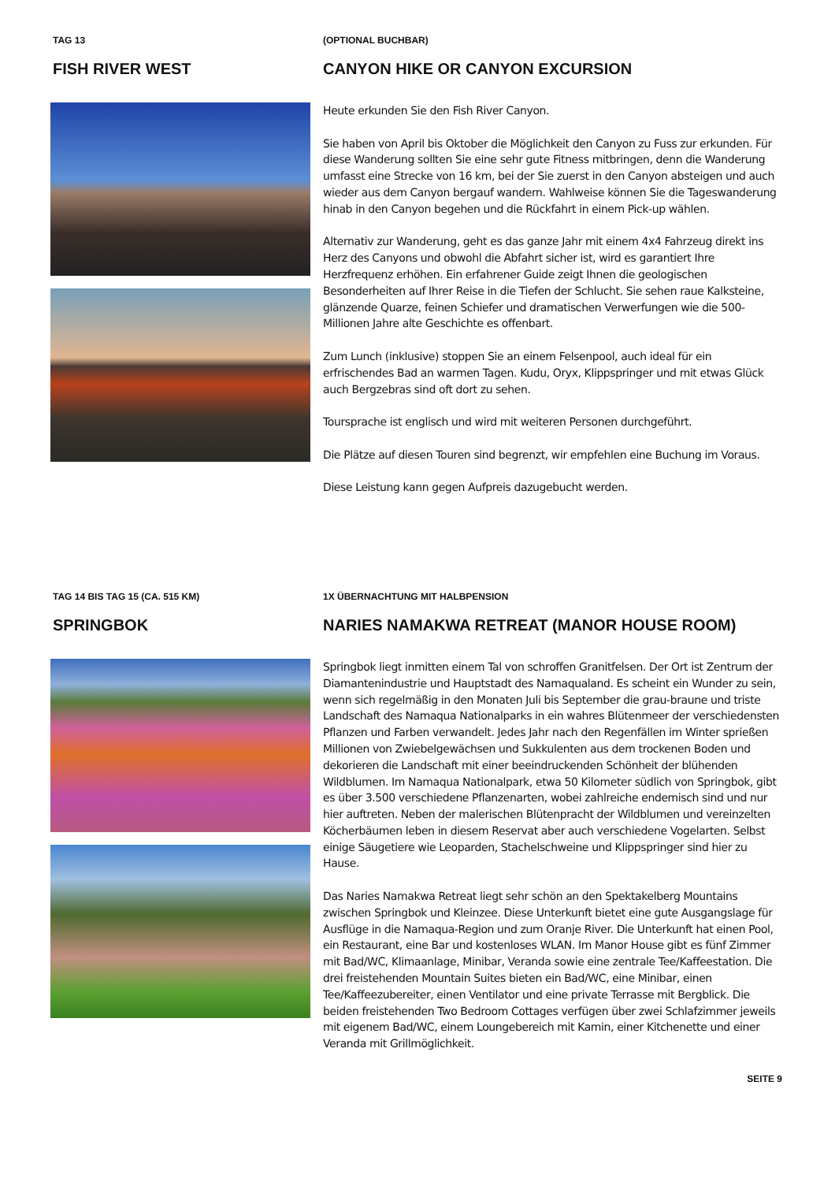TAG 13
FISH RIVER WEST
(OPTIONAL BUCHBAR)
CANYON HIKE OR CANYON EXCURSION
Heute erkunden Sie den Fish River Canyon.
Sie haben von April bis Oktober die Möglichkeit den Canyon zu Fuss zur erkunden. Für diese Wanderung sollten Sie eine sehr gute Fitness mitbringen, denn die Wanderung umfasst eine Strecke von 16 km, bei der Sie zuerst in den Canyon absteigen und auch wieder aus dem Canyon bergauf wandern. Wahlweise können Sie die Tageswanderung hinab in den Canyon begehen und die Rückfahrt in einem Pick-up wählen.
Alternativ zur Wanderung, geht es das ganze Jahr mit einem 4x4 Fahrzeug direkt ins Herz des Canyons und obwohl die Abfahrt sicher ist, wird es garantiert Ihre Herzfrequenz erhöhen. Ein erfahrener Guide zeigt Ihnen die geologischen Besonderheiten auf Ihrer Reise in die Tiefen der Schlucht. Sie sehen raue Kalksteine, glänzende Quarze, feinen Schiefer und dramatischen Verwerfungen wie die 500-Millionen Jahre alte Geschichte es offenbart.
Zum Lunch (inklusive) stoppen Sie an einem Felsenpool, auch ideal für ein erfrischendes Bad an warmen Tagen. Kudu, Oryx, Klippspringer und mit etwas Glück auch Bergzebras sind oft dort zu sehen.
Toursprache ist englisch und wird mit weiteren Personen durchgeführt.
Die Plätze auf diesen Touren sind begrenzt, wir empfehlen eine Buchung im Voraus.
Diese Leistung kann gegen Aufpreis dazugebucht werden.
TAG 14 BIS TAG 15 (CA. 515 KM)
SPRINGBOK
1X ÜBERNACHTUNG MIT HALBPENSION
NARIES NAMAKWA RETREAT (MANOR HOUSE ROOM)
Springbok liegt inmitten einem Tal von schroffen Granitfelsen. Der Ort ist Zentrum der Diamantenindustrie und Hauptstadt des Namaqualand. Es scheint ein Wunder zu sein, wenn sich regelmäßig in den Monaten Juli bis September die grau-braune und triste Landschaft des Namaqua Nationalparks in ein wahres Blütenmeer der verschiedensten Pflanzen und Farben verwandelt. Jedes Jahr nach den Regenfällen im Winter sprießen Millionen von Zwiebelgewächsen und Sukkulenten aus dem trockenen Boden und dekorieren die Landschaft mit einer beeindruckenden Schönheit der blühenden Wildblumen. Im Namaqua Nationalpark, etwa 50 Kilometer südlich von Springbok, gibt es über 3.500 verschiedene Pflanzenarten, wobei zahlreiche endemisch sind und nur hier auftreten. Neben der malerischen Blütenpracht der Wildblumen und vereinzelten Köcherbäumen leben in diesem Reservat aber auch verschiedene Vogelarten. Selbst einige Säugetiere wie Leoparden, Stachelschweine und Klippspringer sind hier zu Hause.
Das Naries Namakwa Retreat liegt sehr schön an den Spektakelberg Mountains zwischen Springbok und Kleinzee. Diese Unterkunft bietet eine gute Ausgangslage für Ausflüge in die Namaqua-Region und zum Oranje River. Die Unterkunft hat einen Pool, ein Restaurant, eine Bar und kostenloses WLAN. Im Manor House gibt es fünf Zimmer mit Bad/WC, Klimaanlage, Minibar, Veranda sowie eine zentrale Tee/Kaffeestation. Die drei freistehenden Mountain Suites bieten ein Bad/WC, eine Minibar, einen Tee/Kaffeezubereiter, einen Ventilator und eine private Terrasse mit Bergblick. Die beiden freistehenden Two Bedroom Cottages verfügen über zwei Schlafzimmer jeweils mit eigenem Bad/WC, einem Loungebereich mit Kamin, einer Kitchenette und einer Veranda mit Grillmöglichkeit.
SEITE 9